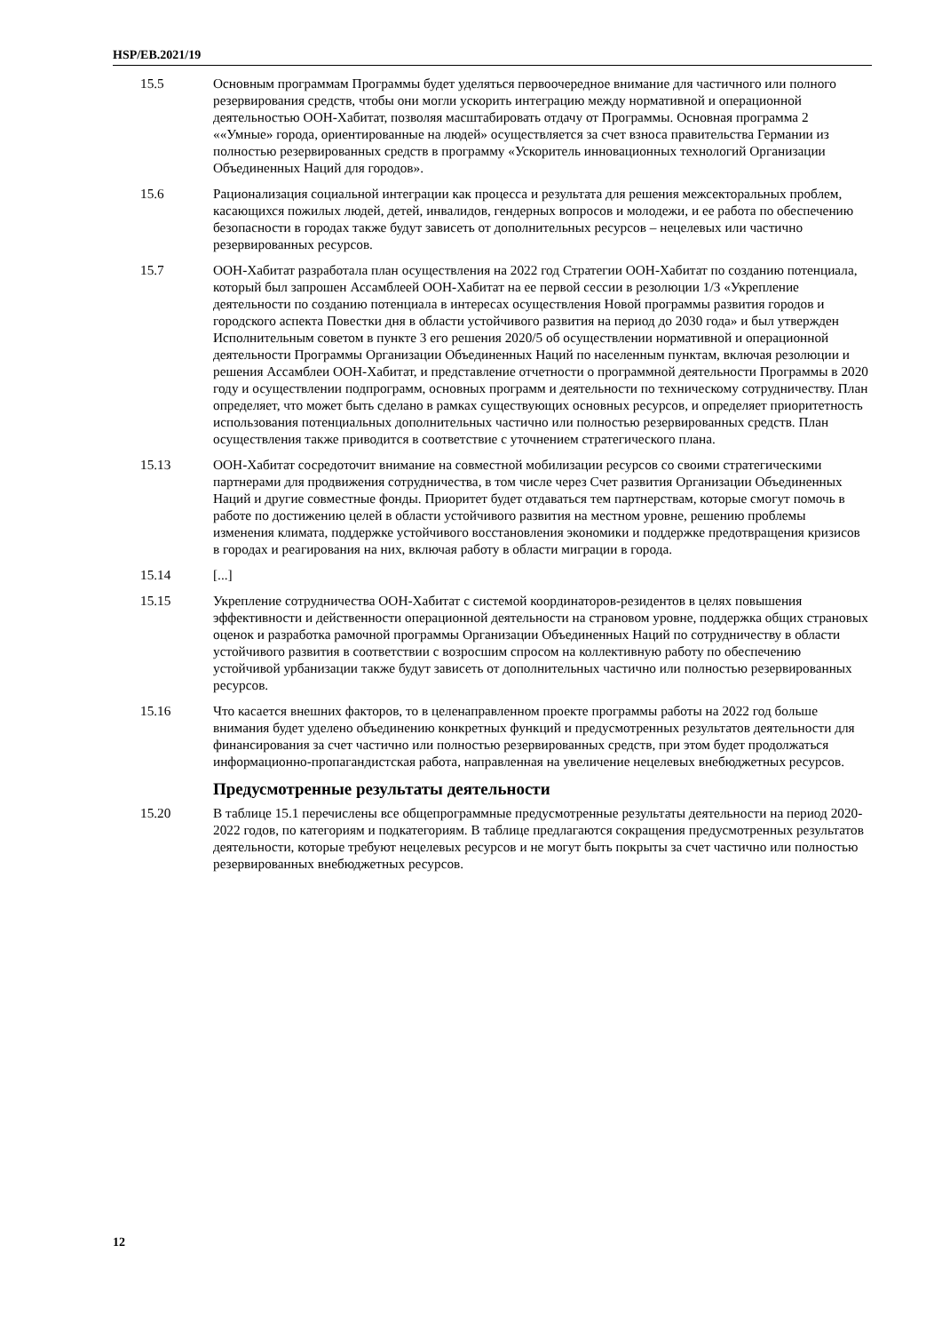HSP/EB.2021/19
15.5 Основным программам Программы будет уделяться первоочередное внимание для частичного или полного резервирования средств, чтобы они могли ускорить интеграцию между нормативной и операционной деятельностью ООН-Хабитат, позволяя масштабировать отдачу от Программы. Основная программа 2 ««Умные» города, ориентированные на людей» осуществляется за счет взноса правительства Германии из полностью резервированных средств в программу «Ускоритель инновационных технологий Организации Объединенных Наций для городов».
15.6 Рационализация социальной интеграции как процесса и результата для решения межсекторальных проблем, касающихся пожилых людей, детей, инвалидов, гендерных вопросов и молодежи, и ее работа по обеспечению безопасности в городах также будут зависеть от дополнительных ресурсов – нецелевых или частично резервированных ресурсов.
15.7 ООН-Хабитат разработала план осуществления на 2022 год Стратегии ООН-Хабитат по созданию потенциала, который был запрошен Ассамблеей ООН-Хабитат на ее первой сессии в резолюции 1/3 «Укрепление деятельности по созданию потенциала в интересах осуществления Новой программы развития городов и городского аспекта Повестки дня в области устойчивого развития на период до 2030 года» и был утвержден Исполнительным советом в пункте 3 его решения 2020/5 об осуществлении нормативной и операционной деятельности Программы Организации Объединенных Наций по населенным пунктам, включая резолюции и решения Ассамблеи ООН-Хабитат, и представление отчетности о программной деятельности Программы в 2020 году и осуществлении подпрограмм, основных программ и деятельности по техническому сотрудничеству. План определяет, что может быть сделано в рамках существующих основных ресурсов, и определяет приоритетность использования потенциальных дополнительных частично или полностью резервированных средств. План осуществления также приводится в соответствие с уточнением стратегического плана.
15.13 ООН-Хабитат сосредоточит внимание на совместной мобилизации ресурсов со своими стратегическими партнерами для продвижения сотрудничества, в том числе через Счет развития Организации Объединенных Наций и другие совместные фонды. Приоритет будет отдаваться тем партнерствам, которые смогут помочь в работе по достижению целей в области устойчивого развития на местном уровне, решению проблемы изменения климата, поддержке устойчивого восстановления экономики и поддержке предотвращения кризисов в городах и реагирования на них, включая работу в области миграции в города.
15.14 [...]
15.15 Укрепление сотрудничества ООН-Хабитат с системой координаторов-резидентов в целях повышения эффективности и действенности операционной деятельности на страновом уровне, поддержка общих страновых оценок и разработка рамочной программы Организации Объединенных Наций по сотрудничеству в области устойчивого развития в соответствии с возросшим спросом на коллективную работу по обеспечению устойчивой урбанизации также будут зависеть от дополнительных частично или полностью резервированных ресурсов.
15.16 Что касается внешних факторов, то в целенаправленном проекте программы работы на 2022 год больше внимания будет уделено объединению конкретных функций и предусмотренных результатов деятельности для финансирования за счет частично или полностью резервированных средств, при этом будет продолжаться информационно-пропагандистская работа, направленная на увеличение нецелевых внебюджетных ресурсов.
Предусмотренные результаты деятельности
15.20 В таблице 15.1 перечислены все общепрограммные предусмотренные результаты деятельности на период 2020-2022 годов, по категориям и подкатегориям. В таблице предлагаются сокращения предусмотренных результатов деятельности, которые требуют нецелевых ресурсов и не могут быть покрыты за счет частично или полностью резервированных внебюджетных ресурсов.
12